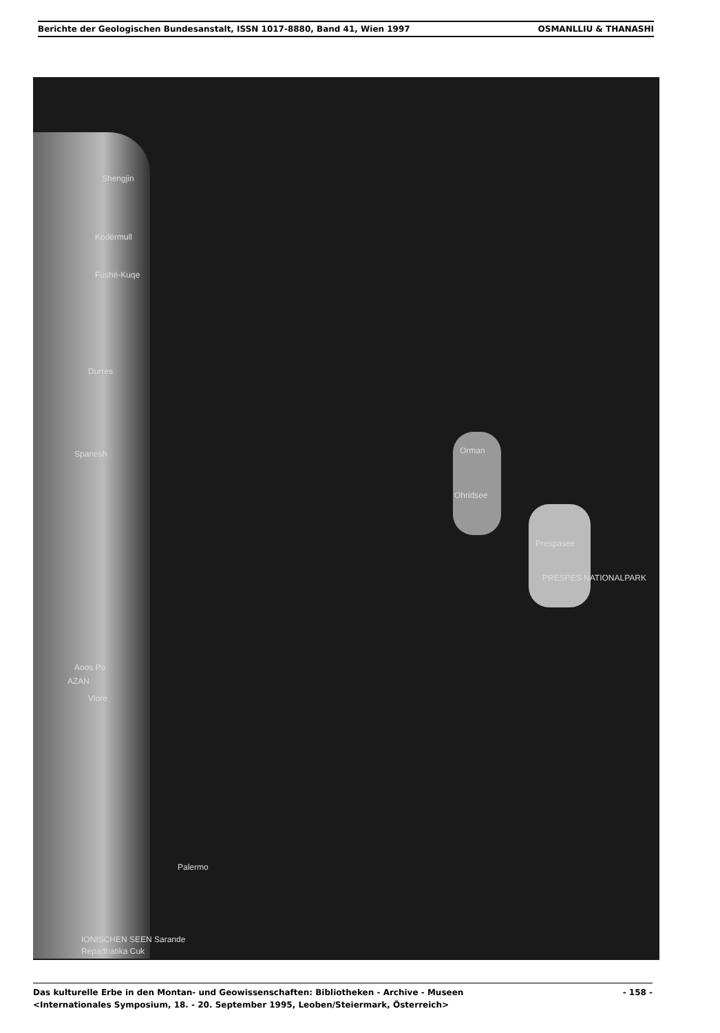Berichte der Geologischen Bundesanstalt, ISSN 1017-8880, Band 41, Wien 1997
OSMANLLIU & THANASHI
Shengjin
Kodërmull
Fushë-Kuqe
Durres
Spanesh Orman
Ohridsee
Prespasee
PRESPES NATIONALPARK
Aoos Po
AZAN
Vlore
Palermo
IONISCHEN SEEN Sarande
Repadhatika Cuk
Das kulturelle Erbe in den Montan- und Geowissenschaften: Bibliotheken - Archive - Museen - 158 -
<Internationales Symposium, 18. - 20. September 1995, Leoben/Steiermark, Österreich>